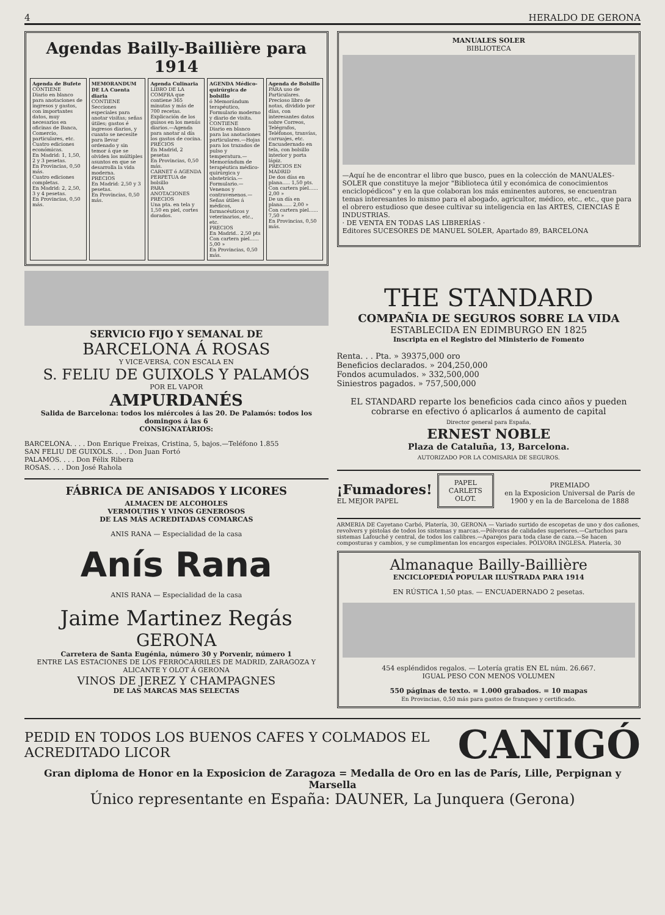4 HERALDO DE GERONA
Agendas Bailly-Baillière para 1914
Agenda de Bufete
CONTIENE
Diario en blanco para anotaciones de ingresos y gastos, con importantes datos, muy necesarios en oficinas de Banca, Comercio, particulares, etc.
Cuatro ediciones económicas.
En Madrid: 1, 1,50, 2 y 3 pesetas.
En Provincias, 0,50 más.
Cuatro ediciones completas.
En Madrid: 2, 2,50, 3 y 4 pesetas.
En Provincias, 0,50 más.
MEMORANDUM DE LA Cuenta diaria
CONTIENE
Secciones especiales para anotar visitas; señas útiles; gastos é ingresos diarios, y cuanto se necesite para llevar ordenado y sin temor á que se olviden los múltiples asuntos en que se desarrolla la vida moderna.
PRECIOS
En Madrid: 2,50 y 3 pesetas.
En Provincias, 0,50 más.
Agenda Culinaria
LIBRO DE LA COMPRA que contiene 365 minutas y más de 700 recetas.
Explicación de los guisos en los menús diarios.—Agenda para anotar al día los gastos de cocina.
PRECIOS
En Madrid, 2 pesetas
En Provincias, 0,50 más.
CARNET ó AGENDA PERPETUA de bolsillo
PARA ANOTACIONES
PRECIOS
Una pta. en tela y 1,50 en piel, cortes dorados.
AGENDA Médico-quirúrgica de bolsillo
ó Memorándum terapéutico, Formulario moderno y diario de visita.
CONTIENE
Diario en blanco para las anotaciones particulares.—Hojas para los trazados de pulso y temperatura.—Memorándum de terapéutica médico-quirúrgica y obstetricia.—Formulario.—Venenos y contravenenos.—Señas útiles á médicos, farmacéuticos y veterinarios, etc., etc.
PRECIOS
En Madrid.. 2,50 pts
Con cartera piel...... 5,00 »
En Provincias, 0,50 más.
Agenda de Bolsillo
PARA uso de Particulares.
Precioso libro de notas, dividido por días, con interesantes datos sobre Correos, Telégrafos, Teléfonos, tranvías, carruajes, etc.
Encuadernado en tela, con bolsillo interior y porta lápiz.
PRECIOS EN MADRID
De dos días en plana..... 1,50 pts.
Con cartera piel...... 2,00 »
De un día en plana...... 2,00 »
Con cartera piel...... 7,50 »
En Provincias, 0,50 más.
SERVICIO FIJO Y SEMANAL DE
BARCELONA Á ROSAS
Y VICE-VERSA, CON ESCALA EN
S. FELIU DE GUIXOLS Y PALAMÓS
POR EL VAPOR
AMPURDANÉS
Salida de Barcelona: todos los miércoles á las 20. De Palamós: todos los domingos á las 6
CONSIGNATÁRIOS:
BARCELONA. . . . Don Enrique Freixas, Cristina, 5, bajos.—Teléfono 1.855
SAN FELIU DE GUIXOLS. . . . Don Juan Fortó
PALAMOS. . . . Don Félix Ribera
ROSAS. . . . Don José Rahola
FÁBRICA DE ANISADOS Y LICORES
ALMACEN DE ALCOHOLES
VERMOUTHS Y VINOS GENEROSOS
DE LAS MÁS ACREDITADAS COMARCAS
ANIS RANA — Especialidad de la casa
Anís Rana
ANIS RANA — Especialidad de la casa
Jaime Martinez Regás
GERONA
Carretera de Santa Eugénia, número 30 y Porvenir, número 1
ENTRE LAS ESTACIONES DE LOS FERROCARRILES DE MADRID, ZARAGOZA Y ALICANTE Y OLOT Á GERONA
VINOS DE JEREZ Y CHAMPAGNES
DE LAS MARCAS MAS SELECTAS
MANUALES SOLER
BIBLIOTECA
—Aquí he de encontrar el libro que busco, pues en la colección de MANUALES-SOLER que constituye la mejor "Biblioteca útil y económica de conocimientos enciclopédicos" y en la que colaboran los más eminentes autores, se encuentran temas interesantes lo mismo para el abogado, agricultor, médico, etc., etc., que para el obrero estudioso que desee cultivar su inteligencia en las ARTES, CIENCIAS É INDUSTRIAS.
· DE VENTA EN TODAS LAS LIBRERÍAS ·
Editores SUCESORES DE MANUEL SOLER, Apartado 89, BARCELONA
THE STANDARD
COMPAÑIA DE SEGUROS SOBRE LA VIDA
ESTABLECIDA EN EDIMBURGO EN 1825
Inscripta en el Registro del Ministerio de Fomento
Renta. . . Pta. » 39375,000 oro
Beneficios declarados. » 204,250,000
Fondos acumulados. » 332,500,000
Siniestros pagados. » 757,500,000
EL STANDARD reparte los beneficios cada cinco años y pueden cobrarse en efectivo ó aplicarlos á aumento de capital
Director general para España,
ERNEST NOBLE
Plaza de Cataluña, 13, Barcelona.
AUTORIZADO POR LA COMISARIA DE SEGUROS.
¡Fumadores!
EL MEJOR PAPEL
PAPEL CARLETS OLOT.
PREMIADO
en la Exposicion Universal de París de 1900 y en la de Barcelona de 1888
ARMERIA DE Cayetano Carbó, Platería, 30, GERONA — Variado surtido de escopetas de uno y dos cañones, revolvers y pistolas de todos los sistemas y marcas.—Pólvoras de calidades superiores.—Cartuchos para sistemas Lafouché y central, de todos los calibres.—Aparejos para toda clase de caza.—Se hacen composturas y cambios, y se cumplimentan los encargos especiales. PÓLVORA INGLESA. Platería, 30
Almanaque Bailly-Baillière
ENCICLOPEDIA POPULAR ILUSTRADA PARA 1914
EN RÚSTICA 1,50 ptas. — ENCUADERNADO 2 pesetas.
454 espléndidos regalos. — Lotería gratis EN EL núm. 26.667.
IGUAL PESO CON MENOS VOLUMEN
550 páginas de texto. = 1.000 grabados. = 10 mapas
En Provincias, 0,50 más para gastos de franqueo y certificado.
PEDID EN TODOS LOS BUENOS CAFES Y COLMADOS EL ACREDITADO LICOR
CANIGÓ
Gran diploma de Honor en la Exposicion de Zaragoza = Medalla de Oro en las de París, Lille, Perpignan y Marsella
Único representante en España: DAUNER, La Junquera (Gerona)